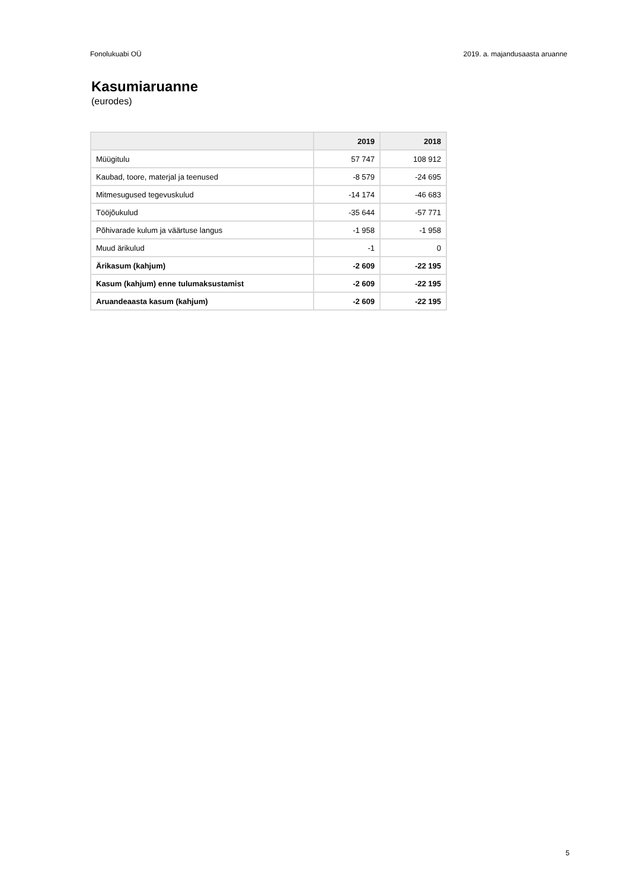Fonolukuabi OÜ 2019. a. majandusaasta aruanne
Kasumiaruanne
(eurodes)
| | 2019 | 2018 |
| --- | --- | --- |
| Müügitulu | 57 747 | 108 912 |
| Kaubad, toore, materjal ja teenused | -8 579 | -24 695 |
| Mitmesugused tegevuskulud | -14 174 | -46 683 |
| Tööjõukulud | -35 644 | -57 771 |
| Põhivarade kulum ja väärtuse langus | -1 958 | -1 958 |
| Muud ärikulud | -1 | 0 |
| Ärikasum (kahjum) | -2 609 | -22 195 |
| Kasum (kahjum) enne tulumaksustamist | -2 609 | -22 195 |
| Aruandeaasta kasum (kahjum) | -2 609 | -22 195 |
5